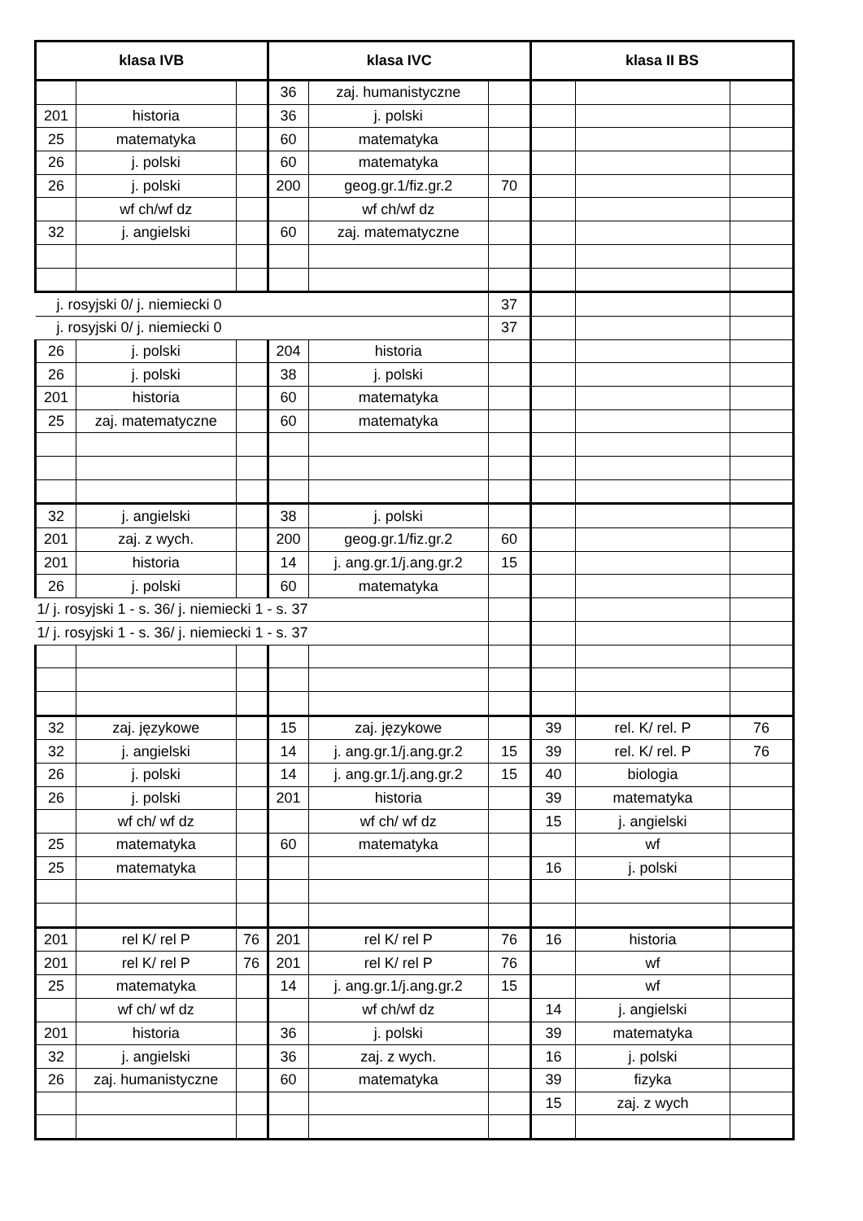| klasa IVB | | | klasa IVC | | | klasa II BS | | |
| --- | --- | --- | --- | --- | --- | --- | --- | --- |
| | | | 36 | zaj. humanistyczne | | | | |
| 201 | historia | | 36 | j. polski | | | | |
| 25 | matematyka | | 60 | matematyka | | | | |
| 26 | j. polski | | 60 | matematyka | | | | |
| 26 | j. polski | | 200 | geog.gr.1/fiz.gr.2 | 70 | | | |
| | wf ch/wf dz | | | wf ch/wf dz | | | | |
| 32 | j. angielski | | 60 | zaj. matematyczne | | | | |
| j. rosyjski 0/ j. niemiecki 0 | | | | | 37 | | | |
| j. rosyjski 0/ j. niemiecki 0 | | | | | 37 | | | |
| 26 | j. polski | | 204 | historia | | | | |
| 26 | j. polski | | 38 | j. polski | | | | |
| 201 | historia | | 60 | matematyka | | | | |
| 25 | zaj. matematyczne | | 60 | matematyka | | | | |
| 32 | j. angielski | | 38 | j. polski | | | | |
| 201 | zaj. z wych. | | 200 | geog.gr.1/fiz.gr.2 | 60 | | | |
| 201 | historia | | 14 | j. ang.gr.1/j.ang.gr.2 | 15 | | | |
| 26 | j. polski | | 60 | matematyka | | | | |
| 1/ j. rosyjski 1 - s. 36/ j. niemiecki 1 - s. 37 | | | | | | | | |
| 1/ j. rosyjski 1 - s. 36/ j. niemiecki 1 - s. 37 | | | | | | | | |
| 32 | zaj. językowe | | 15 | zaj. językowe | | 39 | rel. K/ rel. P | 76 |
| 32 | j. angielski | | 14 | j. ang.gr.1/j.ang.gr.2 | 15 | 39 | rel. K/ rel. P | 76 |
| 26 | j. polski | | 14 | j. ang.gr.1/j.ang.gr.2 | 15 | 40 | biologia | |
| 26 | j. polski | | 201 | historia | | 39 | matematyka | |
| | wf ch/ wf dz | | | wf ch/ wf dz | | 15 | j. angielski | |
| 25 | matematyka | | 60 | matematyka | | | wf | |
| 25 | matematyka | | | | | 16 | j. polski | |
| 201 | rel K/ rel P | 76 | 201 | rel K/ rel P | 76 | 16 | historia | |
| 201 | rel K/ rel P | 76 | 201 | rel K/ rel P | 76 | | wf | |
| 25 | matematyka | | 14 | j. ang.gr.1/j.ang.gr.2 | 15 | | wf | |
| | wf ch/ wf dz | | | wf ch/wf dz | | 14 | j. angielski | |
| 201 | historia | | 36 | j. polski | | 39 | matematyka | |
| 32 | j. angielski | | 36 | zaj. z wych. | | 16 | j. polski | |
| 26 | zaj. humanistyczne | | 60 | matematyka | | 39 | fizyka | |
| | | | | | | 15 | zaj. z wych | |